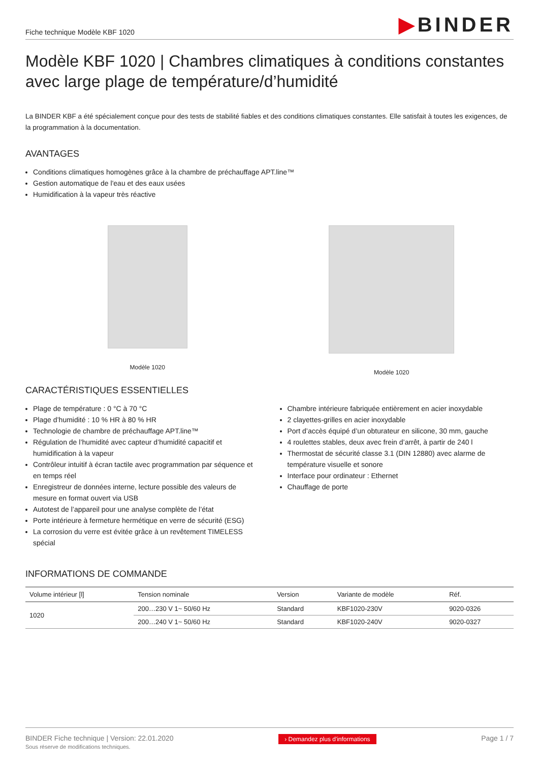Fiche technique Modèle KBF 1020
▶BINDER
Modèle KBF 1020 | Chambres climatiques à conditions constantes avec large plage de température/d’humidité
La BINDER KBF a été spécialement conçue pour des tests de stabilité fiables et des conditions climatiques constantes. Elle satisfait à toutes les exigences, de la programmation à la documentation.
AVANTAGES
Conditions climatiques homogènes grâce à la chambre de préchauffage APT.line™
Gestion automatique de l'eau et des eaux usées
Humidification à la vapeur très réactive
Modèle 1020 Modèle 1020
CARACTÉRISTIQUES ESSENTIELLES
Plage de température : 0 °C à 70 °C
Plage d’humidité : 10 % HR à 80 % HR
Technologie de chambre de préchauffage APT.line™
Régulation de l’humidité avec capteur d’humidité capacitif et humidification à la vapeur
Contrôleur intuitif à écran tactile avec programmation par séquence et en temps réel
Enregistreur de données interne, lecture possible des valeurs de mesure en format ouvert via USB
Autotest de l’appareil pour une analyse complète de l’état
Porte intérieure à fermeture hermétique en verre de sécurité (ESG)
La corrosion du verre est évitée grâce à un revêtement TIMELESS spécial
Chambre intérieure fabriquée entièrement en acier inoxydable
2 clayettes-grilles en acier inoxydable
Port d’accès équipé d’un obturateur en silicone, 30 mm, gauche
4 roulettes stables, deux avec frein d’arrêt, à partir de 240 l
Thermostat de sécurité classe 3.1 (DIN 12880) avec alarme de température visuelle et sonore
Interface pour ordinateur : Ethernet
Chauffage de porte
INFORMATIONS DE COMMANDE
| Volume intérieur [l] | Tension nominale | Version | Variante de modèle | Réf. |
| --- | --- | --- | --- | --- |
| 1020 | 200…230 V 1~ 50/60 Hz | Standard | KBF1020-230V | 9020-0326 |
| | 200…240 V 1~ 50/60 Hz | Standard | KBF1020-240V | 9020-0327 |
BINDER Fiche technique | Version: 22.01.2020
Sous réserve de modifications techniques.
› Demandez plus d'informations
Page 1 / 7